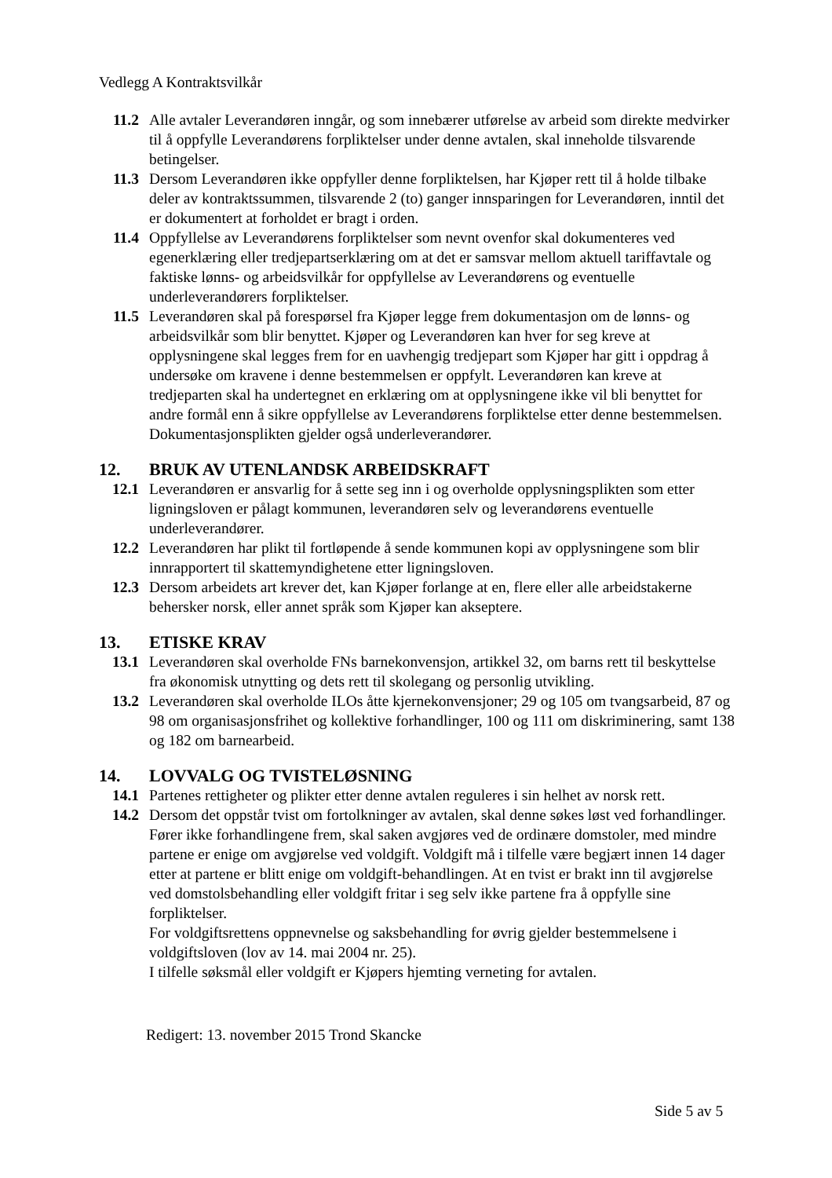Vedlegg A Kontraktsvilkår
11.2 Alle avtaler Leverandøren inngår, og som innebærer utførelse av arbeid som direkte medvirker til å oppfylle Leverandørens forpliktelser under denne avtalen, skal inneholde tilsvarende betingelser.
11.3 Dersom Leverandøren ikke oppfyller denne forpliktelsen, har Kjøper rett til å holde tilbake deler av kontraktssummen, tilsvarende 2 (to) ganger innsparingen for Leverandøren, inntil det er dokumentert at forholdet er bragt i orden.
11.4 Oppfyllelse av Leverandørens forpliktelser som nevnt ovenfor skal dokumenteres ved egenerklæring eller tredjepartserklæring om at det er samsvar mellom aktuell tariffavtale og faktiske lønns- og arbeidsvilkår for oppfyllelse av Leverandørens og eventuelle underleverandørers forpliktelser.
11.5 Leverandøren skal på forespørsel fra Kjøper legge frem dokumentasjon om de lønns- og arbeidsvilkår som blir benyttet. Kjøper og Leverandøren kan hver for seg kreve at opplysningene skal legges frem for en uavhengig tredjepart som Kjøper har gitt i oppdrag å undersøke om kravene i denne bestemmelsen er oppfylt. Leverandøren kan kreve at tredjeparten skal ha undertegnet en erklæring om at opplysningene ikke vil bli benyttet for andre formål enn å sikre oppfyllelse av Leverandørens forpliktelse etter denne bestemmelsen. Dokumentasjonsplikten gjelder også underleverandører.
12. BRUK AV UTENLANDSK ARBEIDSKRAFT
12.1 Leverandøren er ansvarlig for å sette seg inn i og overholde opplysningsplikten som etter ligningsloven er pålagt kommunen, leverandøren selv og leverandørens eventuelle underleverandører.
12.2 Leverandøren har plikt til fortløpende å sende kommunen kopi av opplysningene som blir innrapportert til skattemyndighetene etter ligningsloven.
12.3 Dersom arbeidets art krever det, kan Kjøper forlange at en, flere eller alle arbeidstakerne behersker norsk, eller annet språk som Kjøper kan akseptere.
13. ETISKE KRAV
13.1 Leverandøren skal overholde FNs barnekonvensjon, artikkel 32, om barns rett til beskyttelse fra økonomisk utnytting og dets rett til skolegang og personlig utvikling.
13.2 Leverandøren skal overholde ILOs åtte kjernekonvensjoner; 29 og 105 om tvangsarbeid, 87 og 98 om organisasjonsfrihet og kollektive forhandlinger, 100 og 111 om diskriminering, samt 138 og 182 om barnearbeid.
14. LOVVALG OG TVISTELØSNING
14.1 Partenes rettigheter og plikter etter denne avtalen reguleres i sin helhet av norsk rett.
14.2 Dersom det oppstår tvist om fortolkninger av avtalen, skal denne søkes løst ved forhandlinger. Fører ikke forhandlingene frem, skal saken avgjøres ved de ordinære domstoler, med mindre partene er enige om avgjørelse ved voldgift. Voldgift må i tilfelle være begjært innen 14 dager etter at partene er blitt enige om voldgift-behandlingen. At en tvist er brakt inn til avgjørelse ved domstolsbehandling eller voldgift fritar i seg selv ikke partene fra å oppfylle sine forpliktelser.
For voldgiftsrettens oppnevnelse og saksbehandling for øvrig gjelder bestemmelsene i voldgiftsloven (lov av 14. mai 2004 nr. 25).
I tilfelle søksmål eller voldgift er Kjøpers hjemting verneting for avtalen.
Redigert: 13. november 2015 Trond Skancke
Side 5 av 5